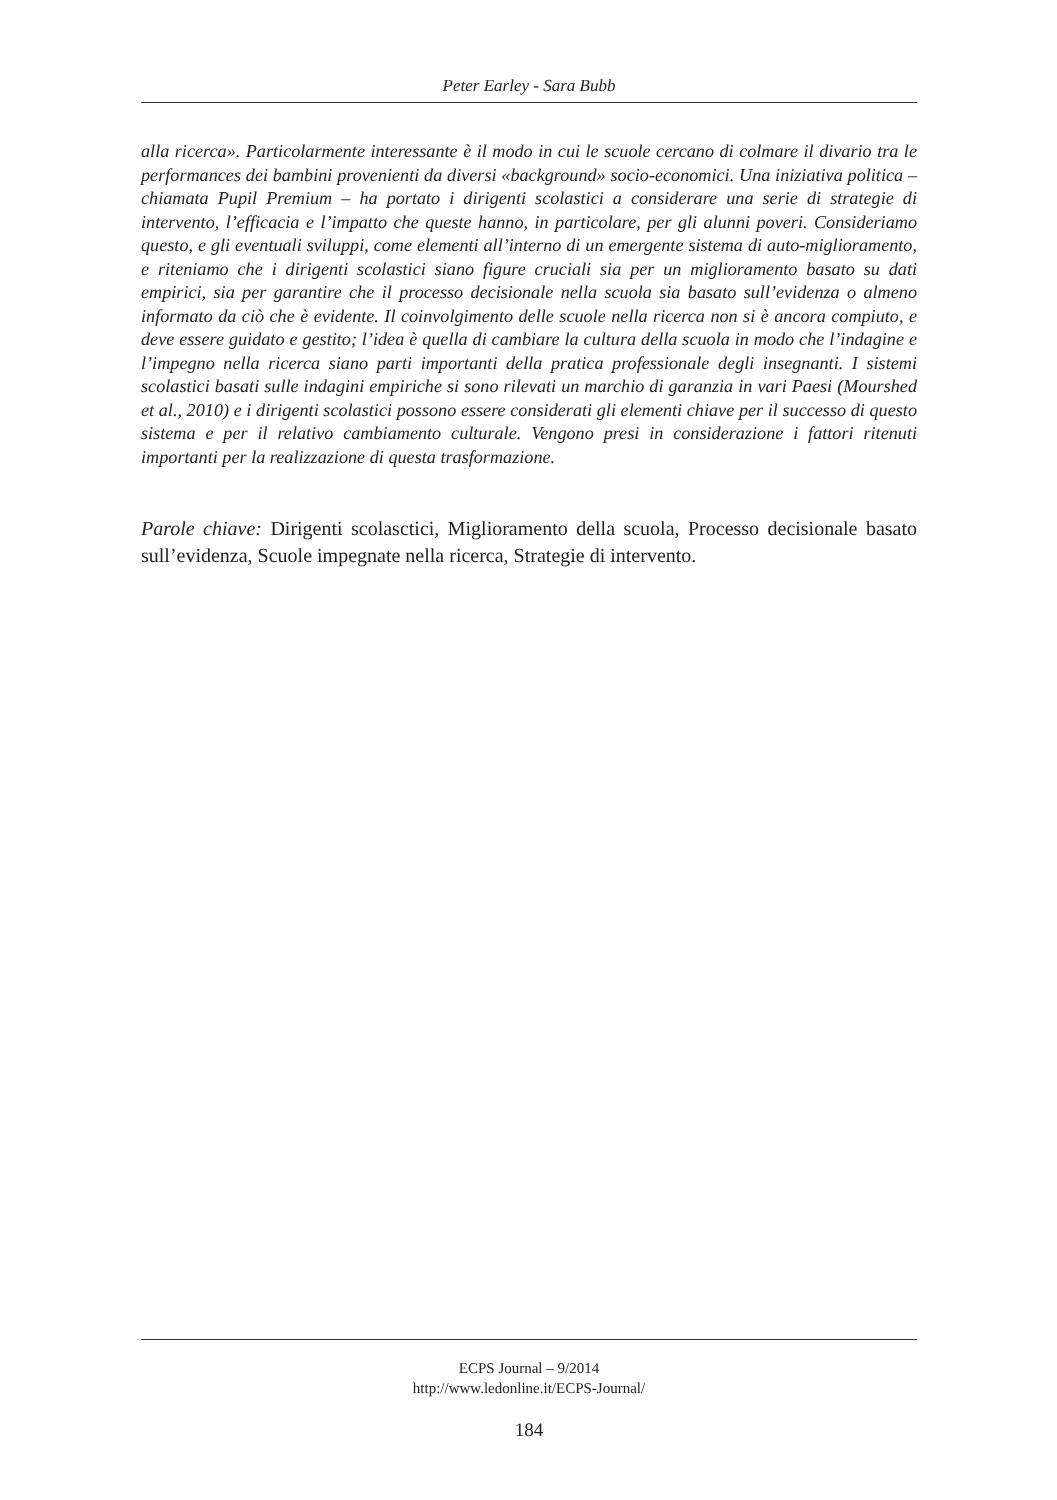Peter Earley - Sara Bubb
alla ricerca». Particolarmente interessante è il modo in cui le scuole cercano di colmare il divario tra le performances dei bambini provenienti da diversi «background» socio-economici. Una iniziativa politica – chiamata Pupil Premium – ha portato i dirigenti scolastici a considerare una serie di strategie di intervento, l’efficacia e l’impatto che queste hanno, in particolare, per gli alunni poveri. Consideriamo questo, e gli eventuali sviluppi, come elementi all’interno di un emergente sistema di auto-miglioramento, e riteniamo che i dirigenti scolastici siano figure cruciali sia per un miglioramento basato su dati empirici, sia per garantire che il processo decisionale nella scuola sia basato sull’evidenza o almeno informato da ciò che è evidente. Il coinvolgimento delle scuole nella ricerca non si è ancora compiuto, e deve essere guidato e gestito; l’idea è quella di cambiare la cultura della scuola in modo che l’indagine e l’impegno nella ricerca siano parti importanti della pratica professionale degli insegnanti. I sistemi scolastici basati sulle indagini empiriche si sono rilevati un marchio di garanzia in vari Paesi (Mourshed et al., 2010) e i dirigenti scolastici possono essere considerati gli elementi chiave per il successo di questo sistema e per il relativo cambiamento culturale. Vengono presi in considerazione i fattori ritenuti importanti per la realizzazione di questa trasformazione.
Parole chiave: Dirigenti scolasctici, Miglioramento della scuola, Processo decisionale basato sull’evidenza, Scuole impegnate nella ricerca, Strategie di intervento.
ECPS Journal – 9/2014
http://www.ledonline.it/ECPS-Journal/
184